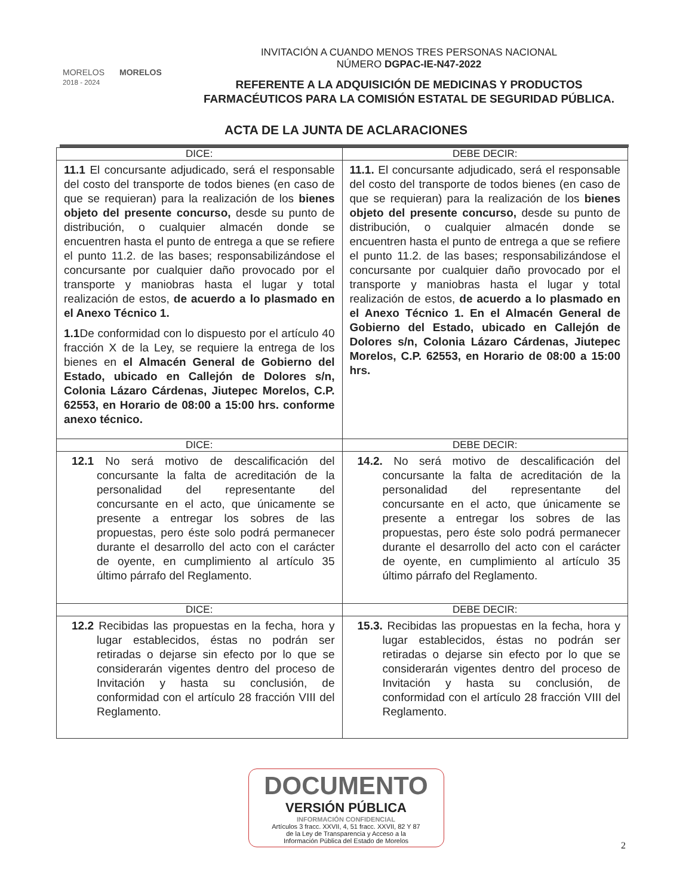MORELOS
2018 - 2024
MORELOS
INVITACIÓN A CUANDO MENOS TRES PERSONAS NACIONAL
NÚMERO DGPAC-IE-N47-2022
REFERENTE A LA ADQUISICIÓN DE MEDICINAS Y PRODUCTOS FARMACÉUTICOS PARA LA COMISIÓN ESTATAL DE SEGURIDAD PÚBLICA.
ACTA DE LA JUNTA DE ACLARACIONES
| DICE: | DEBE DECIR: |
| --- | --- |
| 11.1 El concursante adjudicado, será el responsable del costo del transporte de todos bienes (en caso de que se requieran) para la realización de los bienes objeto del presente concurso, desde su punto de distribución, o cualquier almacén donde se encuentren hasta el punto de entrega a que se refiere el punto 11.2. de las bases; responsabilizándose el concursante por cualquier daño provocado por el transporte y maniobras hasta el lugar y total realización de estos, de acuerdo a lo plasmado en el Anexo Técnico 1. 1.1 De conformidad con lo dispuesto por el artículo 40 fracción X de la Ley, se requiere la entrega de los bienes en el Almacén General de Gobierno del Estado, ubicado en Callejón de Dolores s/n, Colonia Lázaro Cárdenas, Jiutepec Morelos, C.P. 62553, en Horario de 08:00 a 15:00 hrs. conforme anexo técnico. | 11.1. El concursante adjudicado, será el responsable del costo del transporte de todos bienes (en caso de que se requieran) para la realización de los bienes objeto del presente concurso, desde su punto de distribución, o cualquier almacén donde se encuentren hasta el punto de entrega a que se refiere el punto 11.2. de las bases; responsabilizándose el concursante por cualquier daño provocado por el transporte y maniobras hasta el lugar y total realización de estos, de acuerdo a lo plasmado en el Anexo Técnico 1. En el Almacén General de Gobierno del Estado, ubicado en Callejón de Dolores s/n, Colonia Lázaro Cárdenas, Jiutepec Morelos, C.P. 62553, en Horario de 08:00 a 15:00 hrs. |
| DICE: | DEBE DECIR: |
| 12.1 No será motivo de descalificación del concursante la falta de acreditación de la personalidad del representante del concursante en el acto, que únicamente se presente a entregar los sobres de las propuestas, pero éste solo podrá permanecer durante el desarrollo del acto con el carácter de oyente, en cumplimiento al artículo 35 último párrafo del Reglamento. | 14.2. No será motivo de descalificación del concursante la falta de acreditación de la personalidad del representante del concursante en el acto, que únicamente se presente a entregar los sobres de las propuestas, pero éste solo podrá permanecer durante el desarrollo del acto con el carácter de oyente, en cumplimiento al artículo 35 último párrafo del Reglamento. |
| DICE: | DEBE DECIR: |
| 12.2 Recibidas las propuestas en la fecha, hora y lugar establecidos, éstas no podrán ser retiradas o dejarse sin efecto por lo que se considerarán vigentes dentro del proceso de Invitación y hasta su conclusión, de conformidad con el artículo 28 fracción VIII del Reglamento. | 15.3. Recibidas las propuestas en la fecha, hora y lugar establecidos, éstas no podrán ser retiradas o dejarse sin efecto por lo que se considerarán vigentes dentro del proceso de Invitación y hasta su conclusión, de conformidad con el artículo 28 fracción VIII del Reglamento. |
DOCUMENTO
VERSIÓN PÚBLICA
INFORMACIÓN CONFIDENCIAL
Artículos 3 fracc. XXVII, 4, 51 fracc. XXVII, 82 Y 87
de la Ley de Transparencia y Acceso a la
Información Pública del Estado de Morelos
2